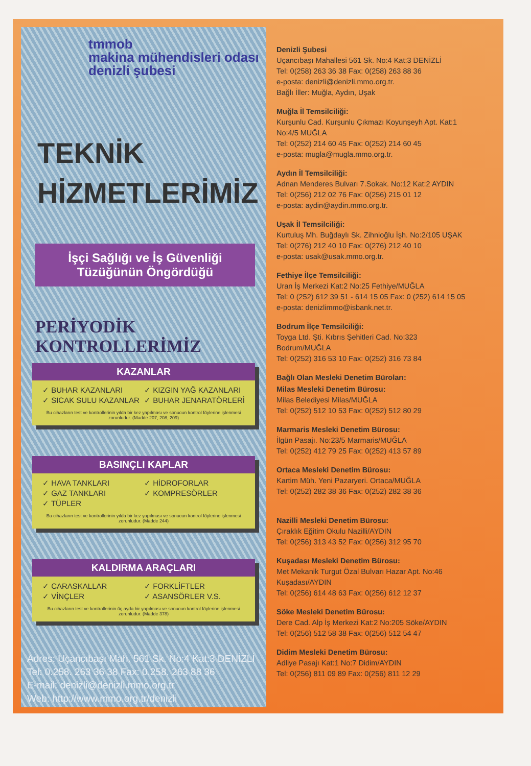tmmob
makina mühendisleri odası
denizli şubesi
TEKNİK
HİZMETLERİMİZ
İşçi Sağlığı ve İş Güvenliği
Tüzüğünün Öngördüğü
PERİYODİK KONTROLLERİMİZ
KAZANLAR
✓ BUHAR KAZANLARI ✓ KIZGIN YAĞ KAZANLARI ✓ SICAK SULU KAZANLAR ✓ BUHAR JENARATÖRLERİ
Bu cihazların test ve kontrollerinin yılda bir kez yapılması ve sonucun kontrol föylerine işlenmesi zorunludur. (Madde 207, 208, 209)
BASINÇLI KAPLAR
✓ HAVA TANKLARI ✓ HİDROFORLAR ✓ GAZ TANKLARI ✓ KOMPRESÖRLER ✓ TÜPLER
Bu cihazların test ve kontrollerinin yılda bir kez yapılması ve sonucun kontrol föylerine işlenmesi zorunludur. (Madde 244)
KALDIRMA ARAÇLARI
✓ CARASKALLAR ✓ FORKLİFTLER ✓ VİNÇLER ✓ ASANSÖRLER V.S.
Bu cihazların test ve kontrollerinin üç ayda bir yapılması ve sonucun kontrol föylerine işlenmesi zorunludur. (Madde 378)
Adres: Uçancıbaşı Mah. 561 Sk. No:4 Kat:3 DENİZLİ
Tel: 0.258. 263 36 38 Fax: 0.258. 263 88 36
E-mail: denizli@denizli.mmo.org.tr
Web: http://www.mmo.org.tr/denizli
Denizli Şubesi
Uçancıbaşı Mahallesi 561 Sk. No:4 Kat:3 DENİZLİ
Tel: 0(258) 263 36 38 Fax: 0(258) 263 88 36
e-posta: denizli@denizli.mmo.org.tr.
Bağlı İller: Muğla, Aydın, Uşak
Muğla İl Temsilciliği:
Kurşunlu Cad. Kurşunlu Çıkmazı Koyunşeyh Apt. Kat:1
No:4/5 MUĞLA
Tel: 0(252) 214 60 45 Fax: 0(252) 214 60 45
e-posta: mugla@mugla.mmo.org.tr.
Aydın İl Temsilciliği:
Adnan Menderes Bulvarı 7.Sokak. No:12 Kat:2 AYDIN
Tel: 0(256) 212 02 76 Fax: 0(256) 215 01 12
e-posta: aydin@aydin.mmo.org.tr.
Uşak İl Temsilciliği:
Kurtuluş Mh. Buğdaylı Sk. Zihnioğlu İşh. No:2/105 UŞAK
Tel: 0(276) 212 40 10 Fax: 0(276) 212 40 10
e-posta: usak@usak.mmo.org.tr.
Fethiye İlçe Temsilciliği:
Uran İş Merkezi Kat:2 No:25 Fethiye/MUĞLA
Tel: 0 (252) 612 39 51 - 614 15 05 Fax: 0 (252) 614 15 05
e-posta: denizlimmo@isbank.net.tr.
Bodrum İlçe Temsilciliği:
Toyga Ltd. Şti. Kıbrıs Şehitleri Cad. No:323
Bodrum/MUĞLA
Tel: 0(252) 316 53 10 Fax: 0(252) 316 73 84
Bağlı Olan Mesleki Denetim Büroları:
Milas Mesleki Denetim Bürosu:
Milas Belediyesi Milas/MUĞLA
Tel: 0(252) 512 10 53 Fax: 0(252) 512 80 29
Marmaris Mesleki Denetim Bürosu:
İlgün Pasajı. No:23/5 Marmaris/MUĞLA
Tel: 0(252) 412 79 25 Fax: 0(252) 413 57 89
Ortaca Mesleki Denetim Bürosu:
Kartim Müh. Yeni Pazaryeri. Ortaca/MUĞLA
Tel: 0(252) 282 38 36 Fax: 0(252) 282 38 36
Nazilli Mesleki Denetim Bürosu:
Çıraklık Eğitim Okulu Nazilli/AYDIN
Tel: 0(256) 313 43 52 Fax: 0(256) 312 95 70
Kuşadası Mesleki Denetim Bürosu:
Met Mekanik Turgut Özal Bulvarı Hazar Apt. No:46
Kuşadası/AYDIN
Tel: 0(256) 614 48 63 Fax: 0(256) 612 12 37
Söke Mesleki Denetim Bürosu:
Dere Cad. Alp İş Merkezi Kat:2 No:205 Söke/AYDIN
Tel: 0(256) 512 58 38 Fax: 0(256) 512 54 47
Didim Mesleki Denetim Bürosu:
Adliye Pasajı Kat:1 No:7 Didim/AYDIN
Tel: 0(256) 811 09 89 Fax: 0(256) 811 12 29